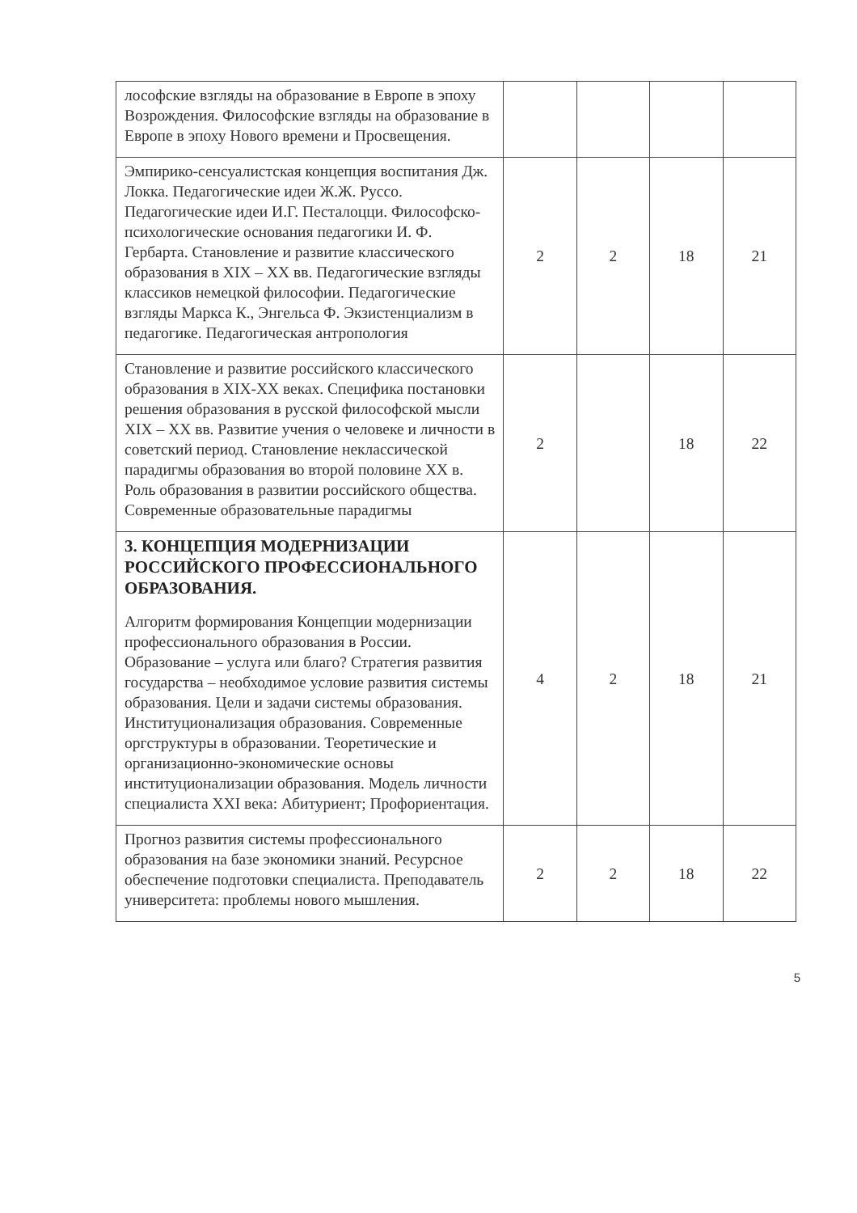| лософские взгляды на образование в Европе в эпоху Возрождения. Философские взгляды на образование в Европе в эпоху Нового времени и Просвещения. | | | | |
| Эмпирико-сенсуалистская концепция воспитания Дж. Локка. Педагогические идеи Ж.Ж. Руссо. Педагогические идеи И.Г. Песталоцци. Философско-психологические основания педагогики И. Ф. Гербарта. Становление и развитие классического образования в XIX – XX вв. Педагогические взгляды классиков немецкой философии. Педагогические взгляды Маркса К., Энгельса Ф. Экзистенциализм в педагогике. Педагогическая антропология | 2 | 2 | 18 | 21 |
| Становление и развитие российского классического образования в XIX-XX веках. Специфика постановки решения образования в русской философской мысли XIX – XX вв. Развитие учения о человеке и личности в советский период. Становление неклассической парадигмы образования во второй половине XX в. Роль образования в развитии российского общества. Современные образовательные парадигмы | 2 | | 18 | 22 |
| 3. КОНЦЕПЦИЯ МОДЕРНИЗАЦИИ РОССИЙСКОГО ПРОФЕССИОНАЛЬНОГО ОБРАЗОВАНИЯ. Алгоритм формирования Концепции модернизации профессионального образования в России. Образование – услуга или благо? Стратегия развития государства – необходимое условие развития системы образования. Цели и задачи системы образования. Институционализация образования. Современные оргструктуры в образовании. Теоретические и организационно-экономические основы институционализации образования. Модель личности специалиста XXI века: Абитуриент; Профориентация. | 4 | 2 | 18 | 21 |
| Прогноз развития системы профессионального образования на базе экономики знаний. Ресурсное обеспечение подготовки специалиста. Преподаватель университета: проблемы нового мышления. | 2 | 2 | 18 | 22 |
5